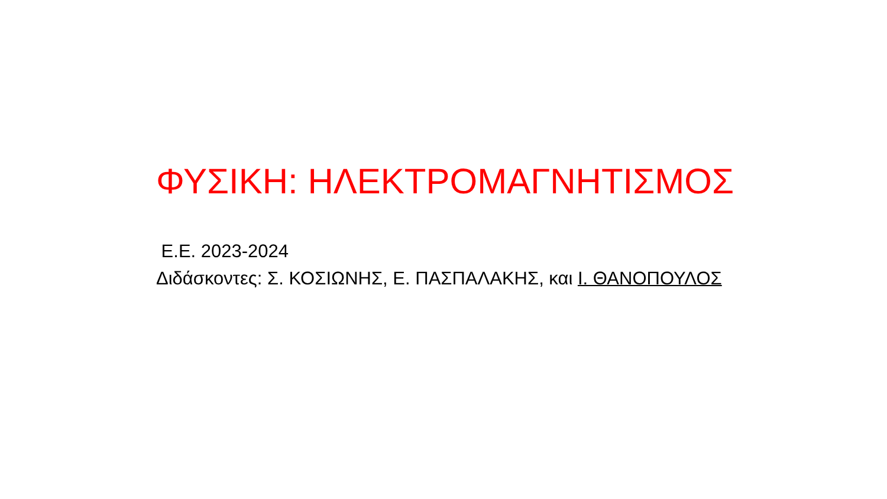ΦΥΣΙΚΗ: ΗΛΕΚΤΡΟΜΑΓΝΗΤΙΣΜΟΣ
Ε.Ε. 2023-2024
Διδάσκοντες: Σ. ΚΟΣΙΩΝΗΣ, Ε. ΠΑΣΠΑΛΑΚΗΣ, και Ι. ΘΑΝΟΠΟΥΛΟΣ